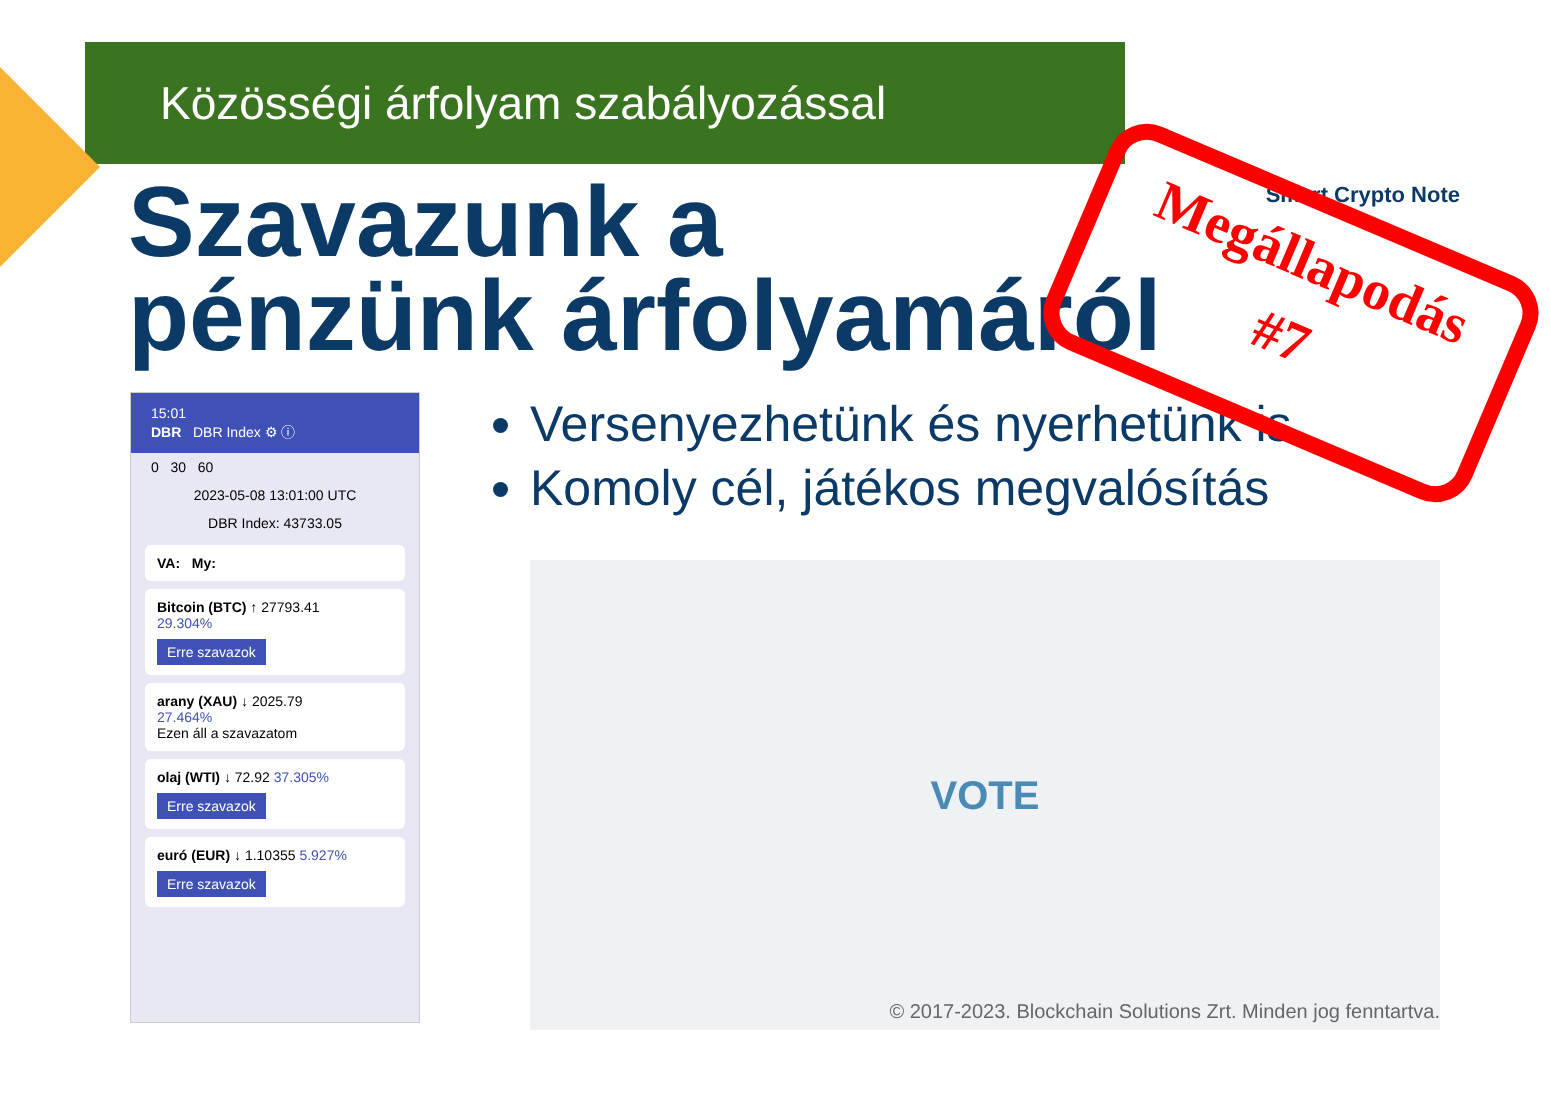Közösségi árfolyam szabályozással
Smart Crypto Note
Szavazunk a
pénzünk árfolyamáról
15:01
DBR DBR Index ⚙ ⓘ
0 30 60
2023-05-08 13:01:00 UTC
DBR Index: 43733.05
VA: My:
Bitcoin (BTC) ↑ 27793.41
29.304%
Erre szavazok
arany (XAU) ↓ 2025.79
27.464%
Ezen áll a szavazatom
olaj (WTI) ↓ 72.92 37.305%
Erre szavazok
euró (EUR) ↓ 1.10355 5.927%
Erre szavazok
Versenyezhetünk és nyerhetünk is
Komoly cél, játékos megvalósítás
VOTE
© 2017-2023. Blockchain Solutions Zrt. Minden jog fenntartva.
Megállapodás
#7